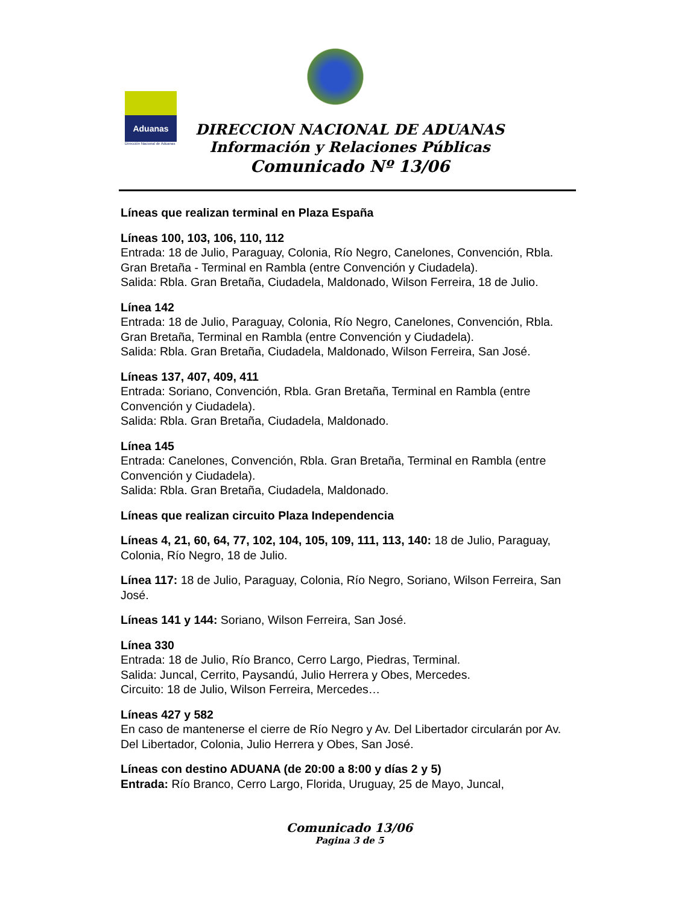Aduanas
Dirección Nacional de Aduanas
DIRECCION NACIONAL DE ADUANAS
Información y Relaciones Públicas
Comunicado Nº 13/06
Líneas que realizan terminal en Plaza España
Líneas 100, 103, 106, 110, 112
Entrada: 18 de Julio, Paraguay, Colonia, Río Negro, Canelones, Convención, Rbla. Gran Bretaña - Terminal en Rambla (entre Convención y Ciudadela).
Salida: Rbla. Gran Bretaña, Ciudadela, Maldonado, Wilson Ferreira, 18 de Julio.
Línea 142
Entrada: 18 de Julio, Paraguay, Colonia, Río Negro, Canelones, Convención, Rbla. Gran Bretaña, Terminal en Rambla (entre Convención y Ciudadela).
Salida: Rbla. Gran Bretaña, Ciudadela, Maldonado, Wilson Ferreira, San José.
Líneas 137, 407, 409, 411
Entrada: Soriano, Convención, Rbla. Gran Bretaña, Terminal en Rambla (entre Convención y Ciudadela).
Salida: Rbla. Gran Bretaña, Ciudadela, Maldonado.
Línea 145
Entrada: Canelones, Convención, Rbla. Gran Bretaña, Terminal en Rambla (entre Convención y Ciudadela).
Salida: Rbla. Gran Bretaña, Ciudadela, Maldonado.
Líneas que realizan circuito Plaza Independencia
Líneas 4, 21, 60, 64, 77, 102, 104, 105, 109, 111, 113, 140: 18 de Julio, Paraguay, Colonia, Río Negro, 18 de Julio.
Línea 117: 18 de Julio, Paraguay, Colonia, Río Negro, Soriano, Wilson Ferreira, San José.
Líneas 141 y 144: Soriano, Wilson Ferreira, San José.
Línea 330
Entrada: 18 de Julio, Río Branco, Cerro Largo, Piedras, Terminal.
Salida: Juncal, Cerrito, Paysandú, Julio Herrera y Obes, Mercedes.
Circuito: 18 de Julio, Wilson Ferreira, Mercedes…
Líneas 427 y 582
En caso de mantenerse el cierre de Río Negro y Av. Del Libertador circularán por Av. Del Libertador, Colonia, Julio Herrera y Obes, San José.
Líneas con destino ADUANA (de 20:00 a 8:00 y días 2 y 5)
Entrada: Río Branco, Cerro Largo, Florida, Uruguay, 25 de Mayo, Juncal,
Comunicado 13/06
Pagina 3 de 5